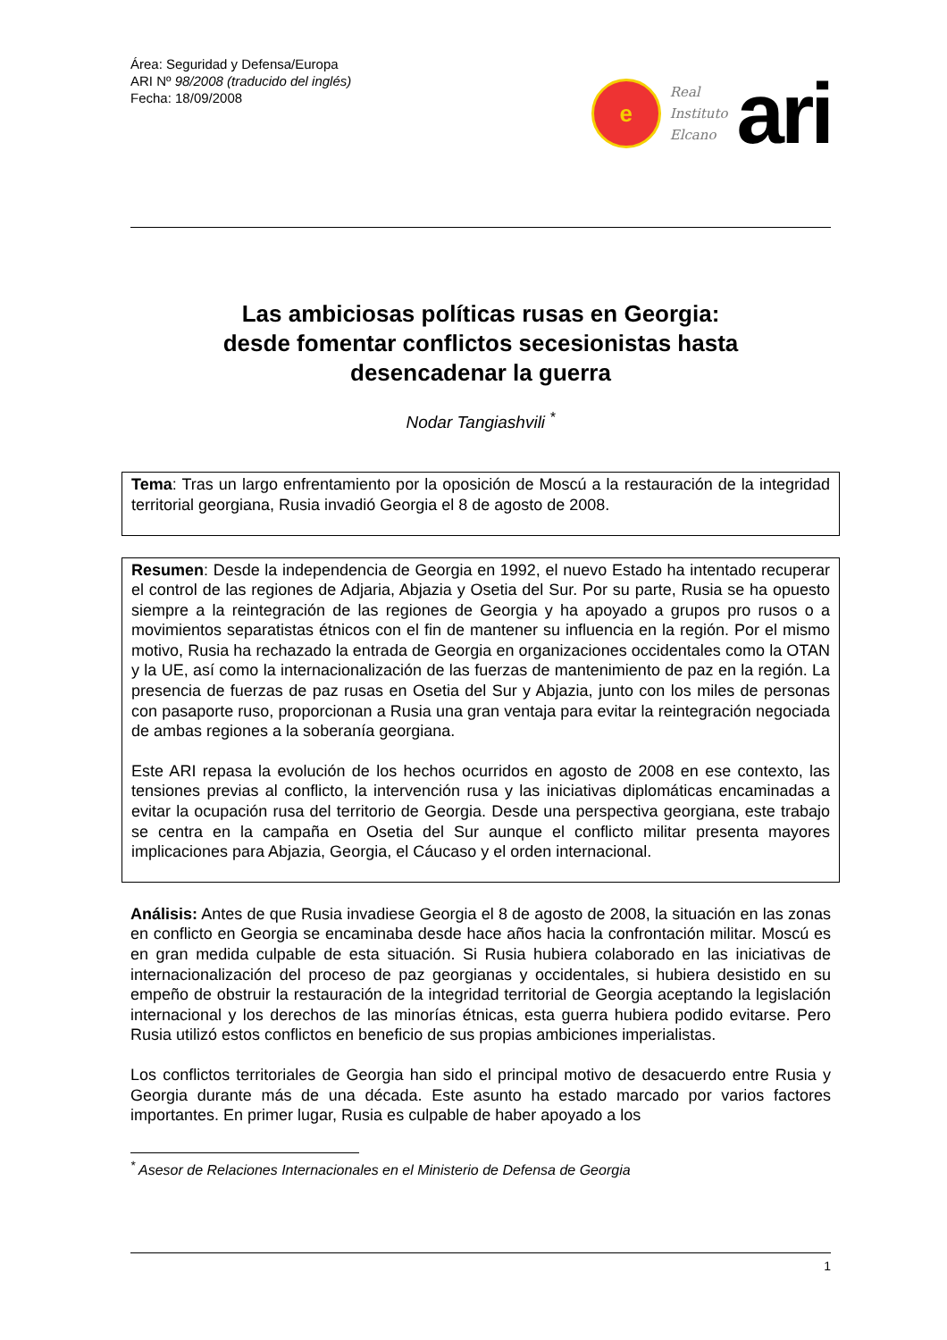Área: Seguridad y Defensa/Europa
ARI Nº 98/2008 (traducido del inglés)
Fecha: 18/09/2008
e
Real
Instituto
Elcano
ari
Las ambiciosas políticas rusas en Georgia:
desde fomentar conflictos secesionistas hasta
desencadenar la guerra
Nodar Tangiashvili <sup>*</sup>
Tema: Tras un largo enfrentamiento por la oposición de Moscú a la restauración de la integridad territorial georgiana, Rusia invadió Georgia el 8 de agosto de 2008.
Resumen: Desde la independencia de Georgia en 1992, el nuevo Estado ha intentado recuperar el control de las regiones de Adjaria, Abjazia y Osetia del Sur. Por su parte, Rusia se ha opuesto siempre a la reintegración de las regiones de Georgia y ha apoyado a grupos pro rusos o a movimientos separatistas étnicos con el fin de mantener su influencia en la región. Por el mismo motivo, Rusia ha rechazado la entrada de Georgia en organizaciones occidentales como la OTAN y la UE, así como la internacionalización de las fuerzas de mantenimiento de paz en la región. La presencia de fuerzas de paz rusas en Osetia del Sur y Abjazia, junto con los miles de personas con pasaporte ruso, proporcionan a Rusia una gran ventaja para evitar la reintegración negociada de ambas regiones a la soberanía georgiana.
Este ARI repasa la evolución de los hechos ocurridos en agosto de 2008 en ese contexto, las tensiones previas al conflicto, la intervención rusa y las iniciativas diplomáticas encaminadas a evitar la ocupación rusa del territorio de Georgia. Desde una perspectiva georgiana, este trabajo se centra en la campaña en Osetia del Sur aunque el conflicto militar presenta mayores implicaciones para Abjazia, Georgia, el Cáucaso y el orden internacional.
Análisis: Antes de que Rusia invadiese Georgia el 8 de agosto de 2008, la situación en las zonas en conflicto en Georgia se encaminaba desde hace años hacia la confrontación militar. Moscú es en gran medida culpable de esta situación. Si Rusia hubiera colaborado en las iniciativas de internacionalización del proceso de paz georgianas y occidentales, si hubiera desistido en su empeño de obstruir la restauración de la integridad territorial de Georgia aceptando la legislación internacional y los derechos de las minorías étnicas, esta guerra hubiera podido evitarse. Pero Rusia utilizó estos conflictos en beneficio de sus propias ambiciones imperialistas.
Los conflictos territoriales de Georgia han sido el principal motivo de desacuerdo entre Rusia y Georgia durante más de una década. Este asunto ha estado marcado por varios factores importantes. En primer lugar, Rusia es culpable de haber apoyado a los
<sup>*</sup> Asesor de Relaciones Internacionales en el Ministerio de Defensa de Georgia
1